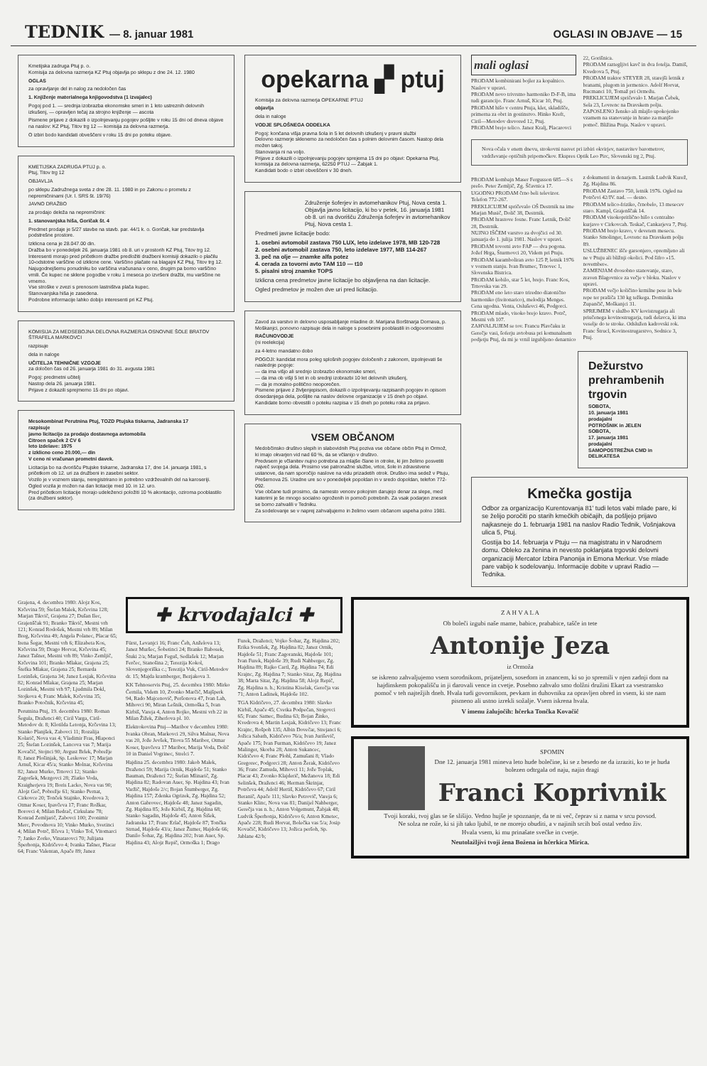TEDNIK — 8. januar 1981 OGLASI IN OBJAVE — 15
Kmetijska zadruga Ptuj p. o.
Komisija za delovna razmerja KZ Ptuj objavlja po sklepu z dne 24. 12. 1980
OGLAS
za opravljanje del in nalog za nedoločen čas
1. Knjiženje materialnega knjigovodstva (1 izvajalec)
Pogoj pod 1. — srednja izobrazba ekonomske smeri in 1 leto ustreznih delovnih izkušenj, — opravljen tečaj za strojno knjiženje — ascota
Pismene prijave z dokazili o izpolnjevanju pogojev pošljite v roku 15 dni od dneva objave na naslov: KZ Ptuj, Titov trg 12 — komisija za delovna razmerja.
O izbiri bodo kandidati obveščeni v roku 15 dni po poteku objave.
KMETIJSKA ZADRUGA PTUJ p. o.
Ptuj, Titov trg 12
OBJAVLJA
po sklepu Zadružnega sveta z dne 28. 11. 1980 in po Zakonu o prometu z nepremičninami (Ur. l. SRS št. 19/76)
JAVNO DRAŽBO
za prodajo deleža na nepremičnini:
1. stanovanjska hiša, Goričak št. 4
Predmet prodaje je 5/27 stavbe na stavb. par. 44/1 k. o. Goričak, kar predstavlja podstrešne prostore.
Izklicna cena je 28.047.00 din.
Dražba bo v ponedeljek 26. januarja 1981 ob 8. uri v prostorih KZ Ptuj, Titov trg 12.
Interesenti morajo pred pričetkom dražbe predložiti dražbeni komisiji dokazilo o plačilu 10-odstotne varščine od izklicne cene. Varščino plačate na blagajni KZ Ptuj, Titov trg 12.
Najugodnejšemu ponudniku bo varščina vračunana v ceno, drugim pa bomo varščino vrnili. Če kupec ne sklene pogodbe v roku 1 meseca po izvršeni dražbi, mu varščine ne vrnemo.
Vse stroške v zvezi s prenosom lastništva plača kupec.
Stanovanjska hiša je zasedena.
Podrobne informacije lahko dobijo interesenti pri KZ Ptuj.
KOMISIJA ZA MEDSEBOJNA DELOVNA RAZMERJA OSNOVNE ŠOLE BRATOV ŠTRAFELA MARKOVCI
razpisuje
dela in naloge
UČITELJA TEHNIČNE VZGOJE
za določen čas od 26. januarja 1981 do 31. avgusta 1981
Pogoj: predmetni učitelj
Nastop dela 26. januarja 1981.
Prijave z dokazili sprejmemo 15 dni po objavi.
Mesokombinat Perutnina Ptuj, TOZD Ptujska tiskarna, Jadranska 17
razpisuje
javno licitacijo za prodajo dostavnega avtomobila
Citroen spaček 2 CV 6
leto izdelave: 1975
z izklicno ceno 20.000,— din
V ceno ni vračunan prometni davek.
Licitacija bo na dvorišču Ptujske tiskarne, Jadranska 17, dne 14. januarja 1981, s pričetkom ob 12. uri za družbeni in zasebni sektor.
Vozilo je v voznem stanju, neregistrirano in potrebno vzdrževalnih del na karoseriji. Ogled vozila je možen na dan licitacije med 10. in 12. uro.
Pred pričetkom licitacije morajo udeleženci položiti 10 % akontacijo, oziroma pooblastilo (za družbeni sektor).
opekarna ▞ ptuj
Komisija za delovna razmerja OPEKARNE PTUJ
objavlja
dela in naloge
VODJE SPLOŠNEGA ODDELKA
Pogoj: končana višja pravna šola in 5 let delovnih izkušenj v pravni službi
Delovno razmerje sklenemo za nedoločen čas s polnim delovnim časom. Nastop dela možen takoj.
Stanovanja ni na voljo.
Prijave z dokazili o izpolnjevanju pogojev sprejema 15 dni po objavi: Opekarna Ptuj, komisija za delovna razmerja, 62250 PTUJ — Žabjak 1.
Kandidati bodo o izbiri obveščeni v 30 dneh.
Združenje šoferjev in avtomehanikov Ptuj, Nova cesta 1.
Objavlja javno licitacijo, ki bo v petek, 16. januarja 1981 ob 8. uri na dvorišču Združenja šoferjev in avtomehanikov Ptuj, Nova cesta 1.
Predmeti javne licitacije bodo:
1. osebni avtomobil zastava 750 LUX, leto izdelave 1978, MB 120-728
2. osebni avtomobil zastava 750, leto izdelave 1977, MB 114-267
3. peč na olje — znamke alfa potez
4. cerada za tovorni avto TAM 110 — t10
5. pisalni stroj znamke TOPS
Izklicna cena predmetov javne licitacije bo objavljena na dan licitacije.
Ogled predmetov je možen dve uri pred licitacijo.
Zavod za varstvo in delovno usposabljanje mladine dr. Marijana Borštnarja Dornava, p. Moškanjci, ponovno razpisuje dela in naloge s posebnimi pooblastili in odgovornostmi
RAČUNOVODJE
(ni reelekcija)
za 4-letno mandatno dobo
POGOJI: kandidat mora poleg splošnih pogojev določenih z zakonom, izpolnjevati še naslednje pogoje:
— da ima višjo ali srednjo izobrazbo ekonomske smeri,
— da ima ob višji 5 let in ob srednji izobrazbi 10 let delovnih izkušenj,
— da je moralno-politično neoporečen.
Pismene prijave z življenjepisom, dokazili o izpolnjevanju razpisanih pogojev in opisom dosedanjega dela, pošljite na naslov delovne organizacije v 15 dneh po objavi.
Kandidate bomo obvestili o poteku razpisa v 15 dneh po poteku roka za prijavo.
VSEM OBČANOM
Medobčinsko društvo slepih in slabovidnih Ptuj poziva vse občane občin Ptuj in Ormož, ki imajo okvarjen vid nad 60 %, da se včlanijo v društvo.
Predvsem je včlanitev nujno potrebna za mlajše člane in otroke, ki jim želimo posvetiti največ svojega dela. Prosimo vse patronažne službe, vrtce, šole in zdravstvene ustanove, da nam sporočijo naslove na vidu prizadetih otrok. Društvo ima sedež v Ptuju, Prešernova 25. Uradne ure so v ponedeljek popoldan in v sredo dopoldan, telefon 772-092.
Vse občane tudi prosimo, da namesto vencev pokojnim darujejo denar za slepe, med katerimi je še mnogo socialno ogroženih in pomoči potrebnih. Za vsak podarjen znesek se bomo zahvalili v Tedniku.
Za sodelovanje se v naprej zahvaljujemo in želimo vsem občanom uspeha polno 1981.
mali oglasi
PRODAM kombinirani bojler za kopalnico. Naslov v upravi.
PRODAM novo trivrstno harmoniko D-F-B, ima tudi garancijo. Franc Arnuš, Kicar 10, Ptuj.
PRODAM hišo v centru Ptuja, klet, skladišče, primerna za obrt in gostinstvo. Hinko Kreft, Ciril—Metodov drevored 12, Ptuj.
PRODAM brejo telico. Janez Kralj, Placarovci 22, Gorišnica.
PRODAM raztegljivi kavč in dva fotelja. Damiš, Kvedrova 5, Ptuj.
PRODAM traktor STEYER 28, starejši letnik z branami, plugom in jermenico. Adolf Horvat, Rucmanci 10, Tomaž pri Ormožu.
PREKLICUJEM spričevalo I. Marjan Čebek, Sela 23, Lovrenc na Dravskem polju.
ZAPOSLENO žensko ali mlajšo upokojenko vzamem na stanovanje in hrano za manjšo pomoč. Bližina Ptuja. Naslov v upravi.
Nova očala v enem dnevu, strokovni nasvet pri izbiri okvirjev, nastavitev barometrov, vzdrževanje optičnih pripomočkov. Ekspres Optik Leo Pirc, Slovenski trg 2, Ptuj.
PRODAM kombajn Maser Fergusson 685—S s prešo. Peter Zemljič, Zg. Ščavnica 17.
UGODNO PRODAM črno beli televizor. Telefon 772-267.
PREKLICUJEM spričevalo OŠ Destrnik na ime Marjan Musič, Dolič 38, Destrnik.
PRODAM hrastove fosne. Franc Letnik, Dolič 28, Destrnik.
NUJNO IŠČEM varstvo za dvojčici od 30. januarja do 1. julija 1981. Naslov v upravi.
PRODAM tovorni avto FAP — dva pogona. Jožef Hrga, Šturmovci 20, Videm pri Ptuju.
PRODAM karamboliran avto 125 P, letnik 1976 v voznem stanju. Ivan Brumec, Trnovec 1, Slovenska Bistrica.
PRODAM kobilo, star 5 let, brejo. Franc Kos, Trnovska vas 29.
PRODAM eno leto staro triredno diatonično harmoniko (freitonarico), melodija Menges. Cena ugodna. Venta, Osluševci 46, Podgorci.
PRODAM mlado, visoko brejo kravo. Potrč, Mestni vrh 107.
ZAHVALJUJEM se tov. Francu Plavčaku iz Gerečje vasi, šoferju avtobusa pri komunalnem podjetju Ptuj, da mi je vrnil izgubljeno denarnico z dokumenti in denarjem. Lastnik Ludvik Kurež, Zg. Hajdina 86.
PRODAM Zastavo 750, letnik 1976. Ogled na Potrčevi 42/IV. nad. — desno.
PRODAM telico-friziko, črnobelo, 13 mesecev staro. Kampl, Grajenščak 14.
PRODAM visokopritlično hišo s centralno kurjavo v Cirkovcah. Teskač, Cankarjeva 7, Ptuj.
PRODAM brejo kravo, v devetem mesecu. Stanko Smolinger, Lovrenc na Dravskem polju 89.
USLUŽBENEC išče garsonjero, opremljeno ali ne v Ptuju ali bližnji okolici. Pod šifro »15. november«.
ZAMENJAM dvosobno stanovanje, staro, zraven Blagovnice za večje v bloku. Naslov v upravi.
PRODAM večjo količino krmilne pese in bele repe ter prašiča 130 kg težkega. Dominika Zupančič, Moškanjci 31.
SPREJMEM v službo KV kovistrugarja ali priučenega kovinostrugarja, tudi delavca, ki ima veselje do te stroke. Odslužen kadrovski rok. Franc Štrucl, Kovinostrugarstvo, Sodnice 3, Ptuj.
Dežurstvo prehrambenih trgovin
SOBOTA,
10. januarja 1981
prodajalni
POTROŠNIK in JELEN
SOBOTA,
17. januarja 1981
prodajalni
SAMOPOSTREŽNA CMD in DELIKATESA
Kmečka gostija
Odbor za organizacijo Kurentovanja 81' tudi letos vabi mlade pare, ki se želijo poročiti po starih kmečkih običajih, da pošljejo prijavo najkasneje do 1. februarja 1981 na naslov Radio Tednik, Vošnjakova ulica 5, Ptuj.
Gostija bo 14. februarja v Ptuju — na magistratu in v Narodnem domu. Obleko za ženina in nevesto poklanjata trgovski delovni organizaciji Mercator Izbira Panonija in Emona Merkur. Vse mlade pare vabijo k sodelovanju. Informacije dobite v upravi Radio — Tednika.
Grajena, 4. decembra 1980: Alojz Kos, Krčevina 59; Štefan Malek, Krčevina 128; Marjan Tikvič, Grajena 27; Dušan Ilec, Grajenščak 91; Branko Tikvič, Mestni vrh 121; Konrad Rodošek, Mestni vrh 89; Milan Breg, Krčevina 49; Angela Polanec, Placar 65; Irena Šegar, Mestni vrh 6; Elizabeta Kos, Krčevina 59; Drago Horvat, Krčevina 45; Janez Tašner, Mestni vrh 89; Vinko Zemljič, Krčevina 101; Branko Mlakar, Grajena 25; Štefka Mlakar, Grajena 25; Bernarda Lozinšek, Grajena 34; Janez Lesjak, Krčevina 82; Konrad Mlakar, Grajena 25; Marjan Lozinšek, Mestni vrh 97; Ljudmila Dokl, Stojkova 4; Franc Malek, Krčevina 35; Branko Potočnik, Krčevina 45;
Perutnina Ptuj, 19. decembra 1980: Roman Šegula, Draženci 40; Ciril Varga, Ciril-Metodov dr. 8; Klotilda Letonja, Krčevina 13; Stanko Planjšek, Zabovci 11; Rozalija Kolarič, Nova vas 4; Vladimir Fras, Hlaponci 25; Štefan Lozinšek, Lancova vas 7; Marija Kovačič, Stojnci 90; Avgust Brlek, Pobrežje 8; Janez Plošinjak, Sp. Leskovec 17; Marjan Arnuš, Kicar 45/a; Stanko Molnar, Krčevina 82; Janez Murko, Trnovci 12; Stanko Zagoršek, Mezgovci 28; Zlatko Voda, Kraigherjeva 19; Boris Lacko, Nova vas 90; Alojz Geč, Pobrežje 61; Stanko Pernat, Cirkovce 20; Tonček Stajnko, Kvedrova 3; Otmar Koser, Ipavčeva 17; Franc Rožkar, Borovci 4; Milan Bedrač, Cirkulane 78; Konrad Zemljarič, Zabovci 100; Zvonimir Merc, Povodnova 10; Vinko Murko, Svetinci 4; Milan Potrč, Ilčeva 1; Vinko Toš, Vitomarci 7; Janko Zorko, Vinatarovci 70; Julijana Šperhonja, Kidričevo 4; Ivanka Tašner, Placar 64; Franc Valentan, Apače 89; Janez
✚ krvodajalci ✚
Fürst, Levanjci 16; Franc Čeh, Anželova 13; Janez Muršec, Šobetinci 24; Branko Babosek, Štuki 2/a; Marjan Feguš, Sedlašek 12; Marjan Ferčec, Stanošina 2; Terezija Kokol, Slovenjegoriška c.; Terezija Vuk, Ciril-Metodov dr. 15; Majda kramberger, Bezjakova 3.
KK Tehnoservis Ptuj, 25. decembra 1980: Mirko Černila, Videm 10, Zvonko Marčič, Majšperk 94, Rado Majcenovič, Peršonova 47, Ivan Lah, Mihovci 90, Miran Lešnik, Ormoška 5, Ivan Kirbiš, Vareja 4, Anton Rojko, Mestni vrh 22 in Milan Žižek, Ziherlova pl. 10.
Elektrokovina Ptuj—Maribor v decembru 1980: Ivanka Obran, Markovci 29, Silva Malnar, Nova vas 20, Jože Jevšek, Titova 55 Maribor, Otmar Koser, Ipavčeva 17 Maribor, Marija Voda, Dolič 10 in Daniel Vogrinec, Strelci 7.
Hajdina 25. decembra 1980: Jakob Malek, Draženci 59; Marija Ornik, Hajdoše 51; Stanko Bauman, Draženci 72; Štefan Mlinarič, Zg. Hajdina 82; Radovan Auer, Sp. Hajdina 43; Ivan Varžič, Hajdoše 2/c; Bojan Štumberger, Zg. Hajdina 157; Zdenka Ogrizek, Zg. Hajdina 52; Anton Gabrovec, Hajdoše 48; Janez Sagadin, Zg. Hajdina 85; Jože Kirbiš, Zg. Hajdina 68; Stanko Sagadin, Hajdoše 45; Anton Šišek, Jadranska 17; Franc Erlač, Hajdoše 87; Tončka Strnad, Hajdoše 43/a; Janez Žumer, Hajdoše 66; Danilo Šohar, Zg. Hajdina 202; Ivan Auer, Sp. Hajdina 43; Alojz Repič, Ormoška 1; Drago Furek, Draženci; Vojko Šohar, Zg. Hajdina 202; Erika Svenšek, Zg. Hajdina 82; Janez Ornik, Hajdoše 51; Franc Zagoranski, Hajdoše 101; Ivan Furek, Hajdoše 39; Rudi Nahberger, Zg. Hajdina 89; Rajko Cartl, Zg. Hajdina 74; Edi Krajnc, Zg. Hajdina 7; Stanko Sitar, Zg. Hajdina 38; Marta Sitar, Zg. Hajdina 58; Alojz Repič, Zg. Hajdina n. h.; Kristina Kiselak, Gerečja vas 71; Anton Ladinek, Hajdoše 102.
TGA Kidričevo, 27. decembra 1980: Slavko Kirbiš, Apače 45; Cvetka Podpečan, Stogovci 65; Franc Samec, Budina 63; Bojan Žinko, Kvedrova 4; Martin Lesjak, Kidričevo 13; Franc Krajnc, Rošpoh 135; Albin Dovečar, Strejanci 6; Jožica Sabath, Kidričevo 76/a; Ivan Juriševič, Apače 175; Ivan Furman, Kidričevo 19; Janez Malinger, Skorba 28; Anton Sukancec, Kidričevo 4; Franc Plohl, Zamušani 8; Vlado Gregorec, Podgorci 28; Anton Žerak, Kidričevo 36; Franc Zamuda, Mihovci 11; Jože Toplak, Placar 43; Zvonko Klajderič, Mežanova 18; Edi Selinšek, Draženci 46; Herman Škrinjar, Potrčeva 44; Adolf Hertiš, Kidričevo 67; Ciril Beranič, Apače 111; Slavko Petrovič, Vareja 6; Stanko Klinc, Nova vas 81; Danijel Nahberger, Gerečja vas n. h.; Anton Volgemunt, Žabjak 48; Ludvik Šperhonja, Kidričevo 6; Anton Kmetec, Apače 228; Rudi Horvat, Bolečka vas 5/a; Josip Kovačič, Kidričevo 13; Jožica peršoh, Sp. Jablane 42/b;
Z A H V A L A
Ob boleči izgubi naše mame, babice, prababice, tašče in tete
Antonije Jeza
iz Ormoža
se iskreno zahvaljujemo vsem sorodnikom, prijateljem, sosedom in znancem, ki so jo spremili v njen zadnji dom na hajdinskem pokopališču in ji darovali vence in cvetje. Posebno zahvalo smo dolžni družini Ekart za vsestransko pomoč v teh najtežjih dneh. Hvala tudi govornikom, pevkam in duhovniku za opravljen obred in vsem, ki ste nam pismeno ali ustno izrekli sožalje. Vsem iskrena hvala.
V imenu žalujočih: hčerka Tončka Kovačič
SPOMIN
Dne 12. januarja 1981 mineva leto hude bolečine, ki se z besedo ne da izraziti, ko te je huda bolezen odtrgala od naju, najin dragi
Franci Koprivnik
Tvoji koraki, tvoj glas se še slišijo. Vedno hujše je spoznanje, da te ni več, čeprav si z nama v srcu povsod.
Ne solza ne rože, ki si jih tako ljubil, te ne morejo obuditi, a v najinih srcih boš ostal vedno živ.
Hvala vsem, ki mu prinašate svečke in cvetje.
Neutolažljivi tvoji žena Božena in hčerkica Mirica.